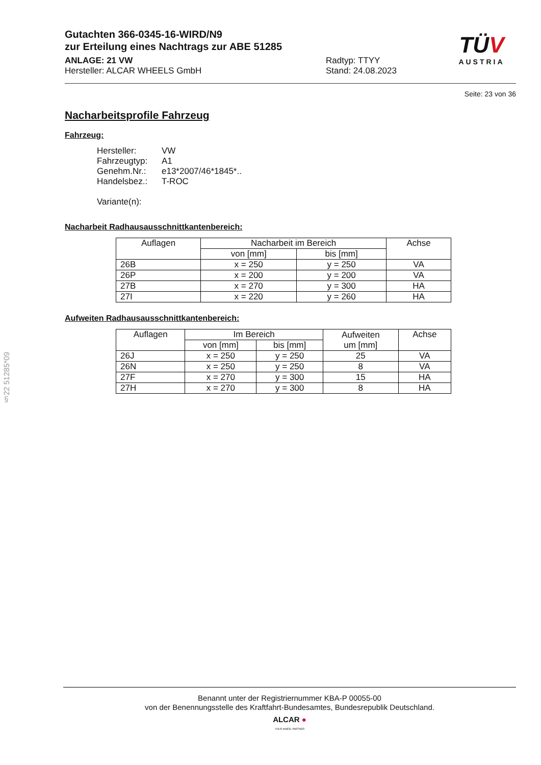TÜV
AUSTRIA
Gutachten 366-0345-16-WIRD/N9
zur Erteilung eines Nachtrags zur ABE 51285
ANLAGE: 21 VW
Hersteller: ALCAR WHEELS GmbH
Radtyp: TTYY
Stand: 24.08.2023
Seite: 23 von 36
Nacharbeitsprofile Fahrzeug
Fahrzeug:
Hersteller: VW
Fahrzeugtyp: A1
Genehm.Nr.: e13*2007/46*1845*..
Handelsbez.: T-ROC
Variante(n):
Nacharbeit Radhausausschnittkantenbereich:
| Auflagen | Nacharbeit im Bereich | | Achse |
| --- | --- | --- | --- |
| | von [mm] | bis [mm] | |
| 26B | x = 250 | y = 250 | VA |
| 26P | x = 200 | y = 200 | VA |
| 27B | x = 270 | y = 300 | HA |
| 27I | x = 220 | y = 260 | HA |
Aufweiten Radhausausschnittkantenbereich:
| Auflagen | Im Bereich | | Aufweiten um [mm] | Achse |
| --- | --- | --- | --- | --- |
| | von [mm] | bis [mm] | | |
| 26J | x = 250 | y = 250 | 25 | VA |
| 26N | x = 250 | y = 250 | 8 | VA |
| 27F | x = 270 | y = 300 | 15 | HA |
| 27H | x = 270 | y = 300 | 8 | HA |
§22 51285*09
Benannt unter der Registriernummer KBA-P 00055-00
von der Benennungsstelle des Kraftfahrt-Bundesamtes, Bundesrepublik Deutschland.
ALCAR ●
YOUR WHEEL PARTNER